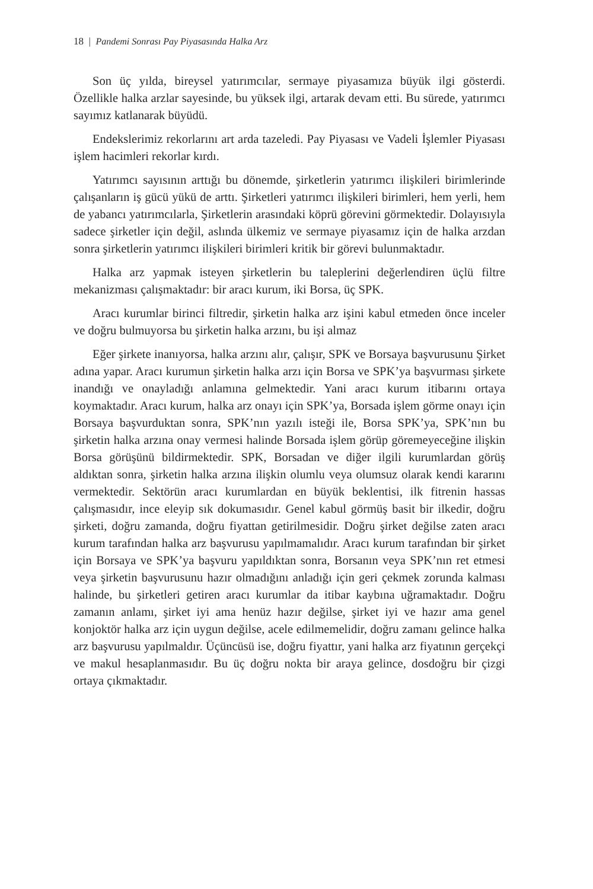18 | Pandemi Sonrası Pay Piyasasında Halka Arz
Son üç yılda, bireysel yatırımcılar, sermaye piyasamıza büyük ilgi gösterdi. Özellikle halka arzlar sayesinde, bu yüksek ilgi, artarak devam etti. Bu sürede, yatırımcı sayımız katlanarak büyüdü.
Endekslerimiz rekorlarını art arda tazeledi. Pay Piyasası ve Vadeli İşlemler Piyasası işlem hacimleri rekorlar kırdı.
Yatırımcı sayısının arttığı bu dönemde, şirketlerin yatırımcı ilişkileri birimlerinde çalışanların iş gücü yükü de arttı. Şirketleri yatırımcı ilişkileri birimleri, hem yerli, hem de yabancı yatırımcılarla, Şirketlerin arasındaki köprü görevini görmektedir. Dolayısıyla sadece şirketler için değil, aslında ülkemiz ve sermaye piyasamız için de halka arzdan sonra şirketlerin yatırımcı ilişkileri birimleri kritik bir görevi bulunmaktadır.
Halka arz yapmak isteyen şirketlerin bu taleplerini değerlendiren üçlü filtre mekanizması çalışmaktadır: bir aracı kurum, iki Borsa, üç SPK.
Aracı kurumlar birinci filtredir, şirketin halka arz işini kabul etmeden önce inceler ve doğru bulmuyorsa bu şirketin halka arzını, bu işi almaz
Eğer şirkete inanıyorsa, halka arzını alır, çalışır, SPK ve Borsaya başvurusunu Şirket adına yapar. Aracı kurumun şirketin halka arzı için Borsa ve SPK’ya başvurması şirkete inandığı ve onayladığı anlamına gelmektedir. Yani aracı kurum itibarını ortaya koymaktadır. Aracı kurum, halka arz onayı için SPK’ya, Borsada işlem görme onayı için Borsaya başvurduktan sonra, SPK’nın yazılı isteği ile, Borsa SPK’ya, SPK’nın bu şirketin halka arzına onay vermesi halinde Borsada işlem görüp göremeyeceğine ilişkin Borsa görüşünü bildirmektedir. SPK, Borsadan ve diğer ilgili kurumlardan görüş aldıktan sonra, şirketin halka arzına ilişkin olumlu veya olumsuz olarak kendi kararını vermektedir. Sektörün aracı kurumlardan en büyük beklentisi, ilk fitrenin hassas çalışmasıdır, ince eleyip sık dokumasıdır. Genel kabul görmüş basit bir ilkedir, doğru şirketi, doğru zamanda, doğru fiyattan getirilmesidir. Doğru şirket değilse zaten aracı kurum tarafından halka arz başvurusu yapılmamalıdır. Aracı kurum tarafından bir şirket için Borsaya ve SPK’ya başvuru yapıldıktan sonra, Borsanın veya SPK’nın ret etmesi veya şirketin başvurusunu hazır olmadığını anladığı için geri çekmek zorunda kalması halinde, bu şirketleri getiren aracı kurumlar da itibar kaybına uğramaktadır. Doğru zamanın anlamı, şirket iyi ama henüz hazır değilse, şirket iyi ve hazır ama genel konjoktör halka arz için uygun değilse, acele edilmemelidir, doğru zamanı gelince halka arz başvurusu yapılmaldır. Üçüncüsü ise, doğru fiyattır, yani halka arz fiyatının gerçekçi ve makul hesaplanmasıdır. Bu üç doğru nokta bir araya gelince, dosdoğru bir çizgi ortaya çıkmaktadır.